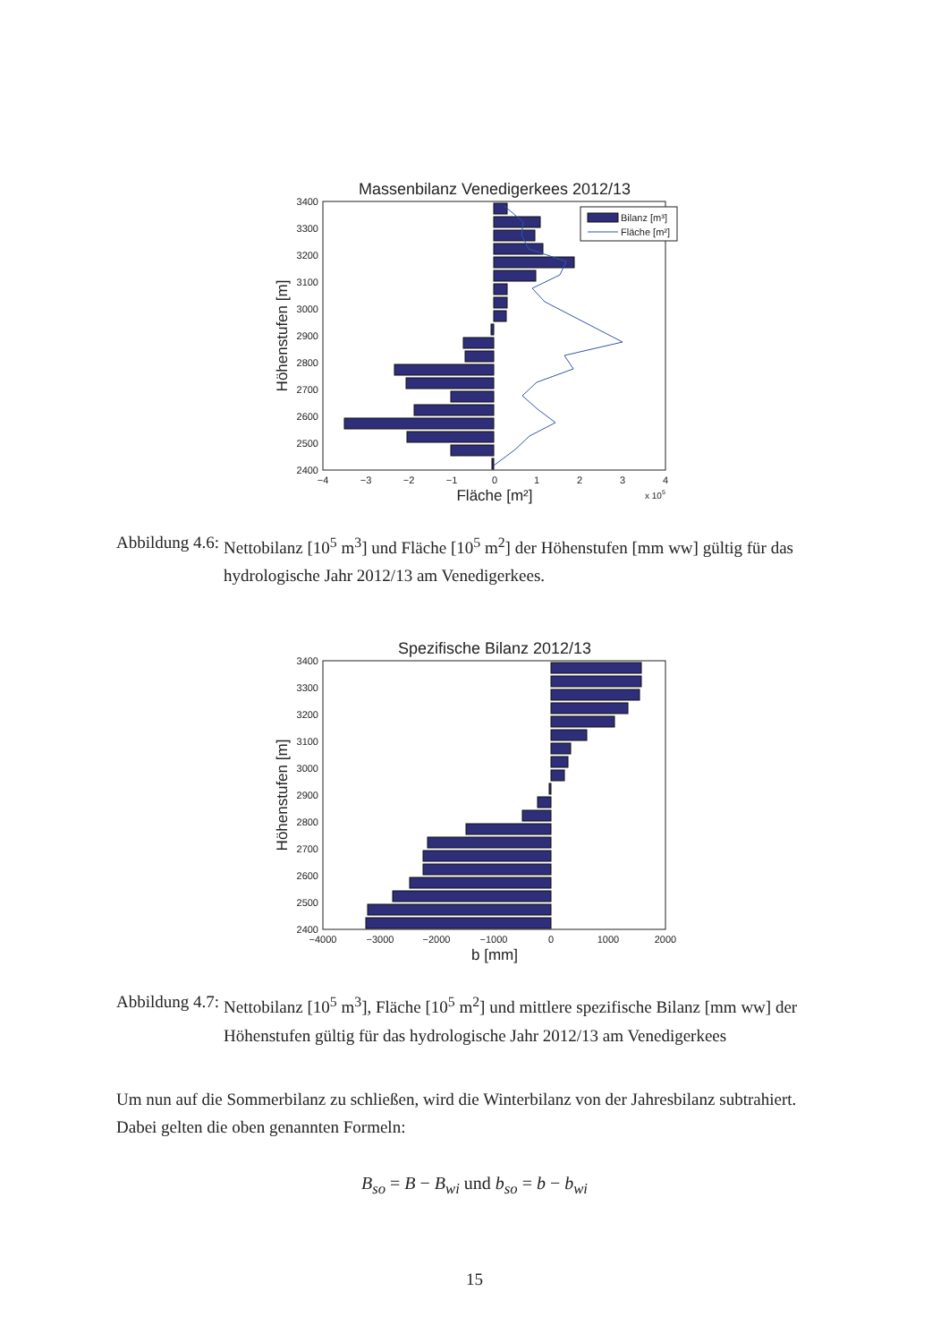Massenbilanz Venedigerkees 2012/13
Bilanz [m³]
Fläche [m²]
3400
3300
3200
3100
3000
2900
2800
2700
2600
2500
2400
−4
−3
−2
−1
0
1
2
3
4
Fläche [m²]
x 105
Höhenstufen [m]
Abbildung 4.6: Nettobilanz [10<sup>5</sup> m<sup>3</sup>] und Fläche [10<sup>5</sup> m<sup>2</sup>] der Höhenstufen [mm ww] gültig für das hydrologische Jahr 2012/13 am Venedigerkees.
Spezifische Bilanz 2012/13
3400
3300
3200
3100
3000
2900
2800
2700
2600
2500
2400
−4000
−3000
−2000
−1000
0
1000
2000
b [mm]
Höhenstufen [m]
Abbildung 4.7: Nettobilanz [10<sup>5</sup> m<sup>3</sup>], Fläche [10<sup>5</sup> m<sup>2</sup>] und mittlere spezifische Bilanz [mm ww] der Höhenstufen gültig für das hydrologische Jahr 2012/13 am Venedigerkees
Um nun auf die Sommerbilanz zu schließen, wird die Winterbilanz von der Jahresbilanz subtrahiert. Dabei gelten die oben genannten Formeln:
B<sub>so</sub> = B − B<sub>wi</sub> und b<sub>so</sub> = b − b<sub>wi</sub>
15